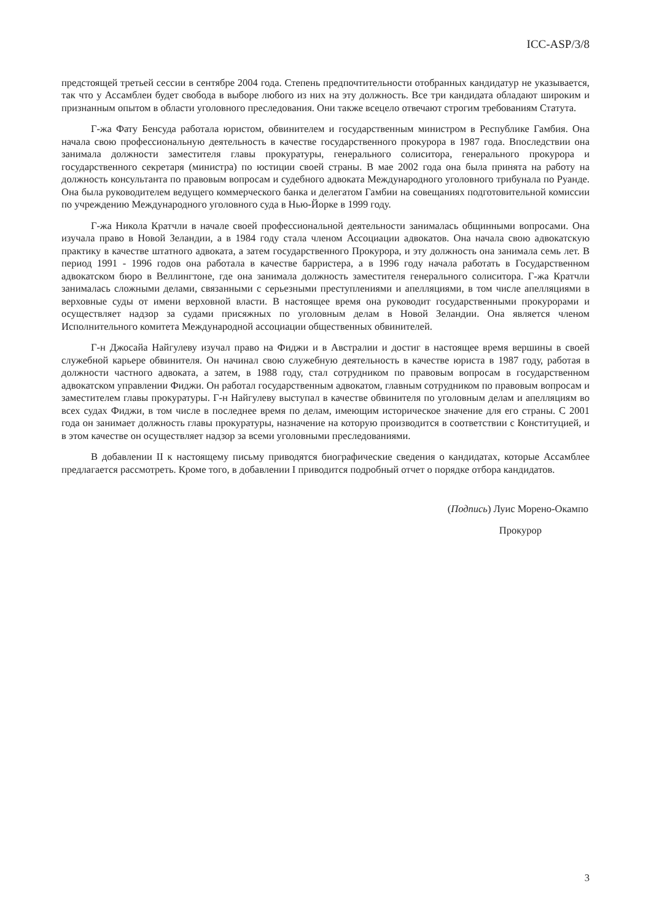ICC-ASP/3/8
предстоящей третьей сессии в сентябре 2004 года. Степень предпочтительности отобранных кандидатур не указывается, так что у Ассамблеи будет свобода в выборе любого из них на эту должность. Все три кандидата обладают широким и признанным опытом в области уголовного преследования. Они также всецело отвечают строгим требованиям Статута.
Г-жа Фату Бенсуда работала юристом, обвинителем и государственным министром в Республике Гамбия. Она начала свою профессиональную деятельность в качестве государственного прокурора в 1987 года. Впоследствии она занимала должности заместителя главы прокуратуры, генерального солиситора, генерального прокурора и государственного секретаря (министра) по юстиции своей страны. В мае 2002 года она была принята на работу на должность консультанта по правовым вопросам и судебного адвоката Международного уголовного трибунала по Руанде. Она была руководителем ведущего коммерческого банка и делегатом Гамбии на совещаниях подготовительной комиссии по учреждению Международного уголовного суда в Нью-Йорке в 1999 году.
Г-жа Никола Кратчли в начале своей профессиональной деятельности занималась общинными вопросами. Она изучала право в Новой Зеландии, а в 1984 году стала членом Ассоциации адвокатов. Она начала свою адвокатскую практику в качестве штатного адвоката, а затем государственного Прокурора, и эту должность она занимала семь лет. В период 1991 - 1996 годов она работала в качестве барристера, а в 1996 году начала работать в Государственном адвокатском бюро в Веллингтоне, где она занимала должность заместителя генерального солиситора. Г-жа Кратчли занималась сложными делами, связанными с серьезными преступлениями и апелляциями, в том числе апелляциями в верховные суды от имени верховной власти. В настоящее время она руководит государственными прокурорами и осуществляет надзор за судами присяжных по уголовным делам в Новой Зеландии. Она является членом Исполнительного комитета Международной ассоциации общественных обвинителей.
Г-н Джосайа Найгулеву изучал право на Фиджи и в Австралии и достиг в настоящее время вершины в своей служебной карьере обвинителя. Он начинал свою служебную деятельность в качестве юриста в 1987 году, работая в должности частного адвоката, а затем, в 1988 году, стал сотрудником по правовым вопросам в государственном адвокатском управлении Фиджи. Он работал государственным адвокатом, главным сотрудником по правовым вопросам и заместителем главы прокуратуры. Г-н Найгулеву выступал в качестве обвинителя по уголовным делам и апелляциям во всех судах Фиджи, в том числе в последнее время по делам, имеющим историческое значение для его страны. С 2001 года он занимает должность главы прокуратуры, назначение на которую производится в соответствии с Конституцией, и в этом качестве он осуществляет надзор за всеми уголовными преследованиями.
В добавлении II к настоящему письму приводятся биографические сведения о кандидатах, которые Ассамблее предлагается рассмотреть. Кроме того, в добавлении I приводится подробный отчет о порядке отбора кандидатов.
(Подпись) Луис Морено-Окампо
Прокурор
3